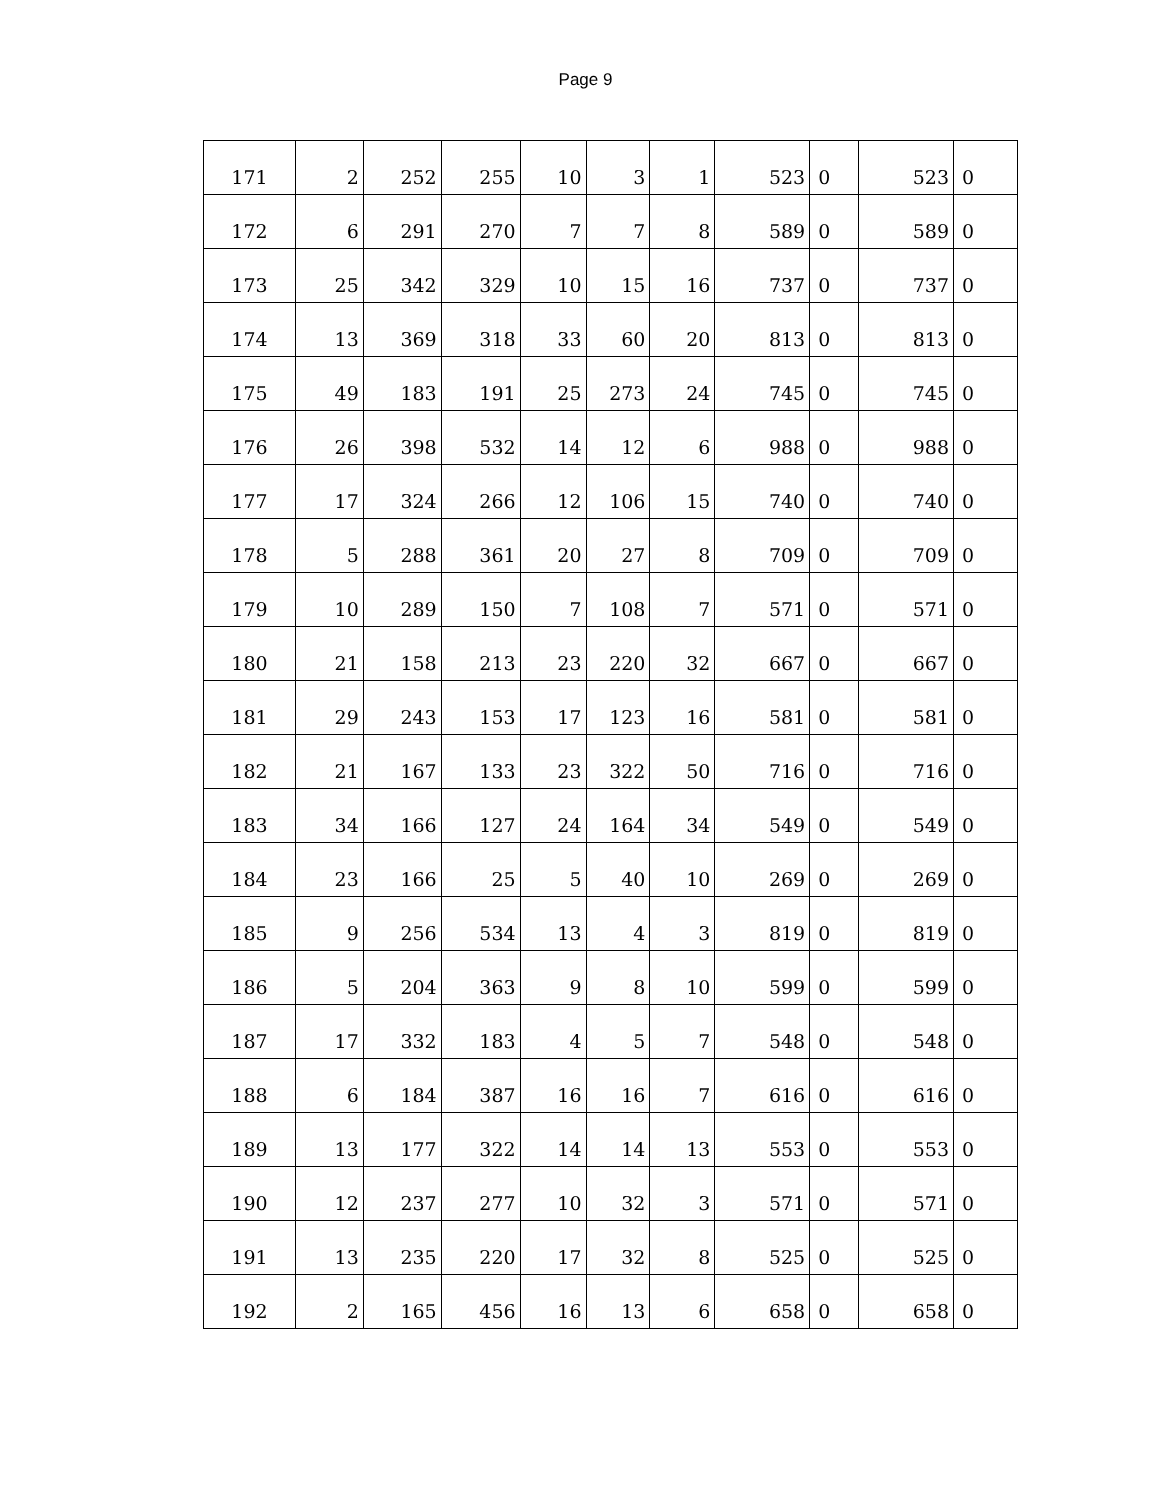Page 9
| 171 | 2 | 252 | 255 | 10 | 3 | 1 | 523 | 0 | 523 | 0 |
| 172 | 6 | 291 | 270 | 7 | 7 | 8 | 589 | 0 | 589 | 0 |
| 173 | 25 | 342 | 329 | 10 | 15 | 16 | 737 | 0 | 737 | 0 |
| 174 | 13 | 369 | 318 | 33 | 60 | 20 | 813 | 0 | 813 | 0 |
| 175 | 49 | 183 | 191 | 25 | 273 | 24 | 745 | 0 | 745 | 0 |
| 176 | 26 | 398 | 532 | 14 | 12 | 6 | 988 | 0 | 988 | 0 |
| 177 | 17 | 324 | 266 | 12 | 106 | 15 | 740 | 0 | 740 | 0 |
| 178 | 5 | 288 | 361 | 20 | 27 | 8 | 709 | 0 | 709 | 0 |
| 179 | 10 | 289 | 150 | 7 | 108 | 7 | 571 | 0 | 571 | 0 |
| 180 | 21 | 158 | 213 | 23 | 220 | 32 | 667 | 0 | 667 | 0 |
| 181 | 29 | 243 | 153 | 17 | 123 | 16 | 581 | 0 | 581 | 0 |
| 182 | 21 | 167 | 133 | 23 | 322 | 50 | 716 | 0 | 716 | 0 |
| 183 | 34 | 166 | 127 | 24 | 164 | 34 | 549 | 0 | 549 | 0 |
| 184 | 23 | 166 | 25 | 5 | 40 | 10 | 269 | 0 | 269 | 0 |
| 185 | 9 | 256 | 534 | 13 | 4 | 3 | 819 | 0 | 819 | 0 |
| 186 | 5 | 204 | 363 | 9 | 8 | 10 | 599 | 0 | 599 | 0 |
| 187 | 17 | 332 | 183 | 4 | 5 | 7 | 548 | 0 | 548 | 0 |
| 188 | 6 | 184 | 387 | 16 | 16 | 7 | 616 | 0 | 616 | 0 |
| 189 | 13 | 177 | 322 | 14 | 14 | 13 | 553 | 0 | 553 | 0 |
| 190 | 12 | 237 | 277 | 10 | 32 | 3 | 571 | 0 | 571 | 0 |
| 191 | 13 | 235 | 220 | 17 | 32 | 8 | 525 | 0 | 525 | 0 |
| 192 | 2 | 165 | 456 | 16 | 13 | 6 | 658 | 0 | 658 | 0 |